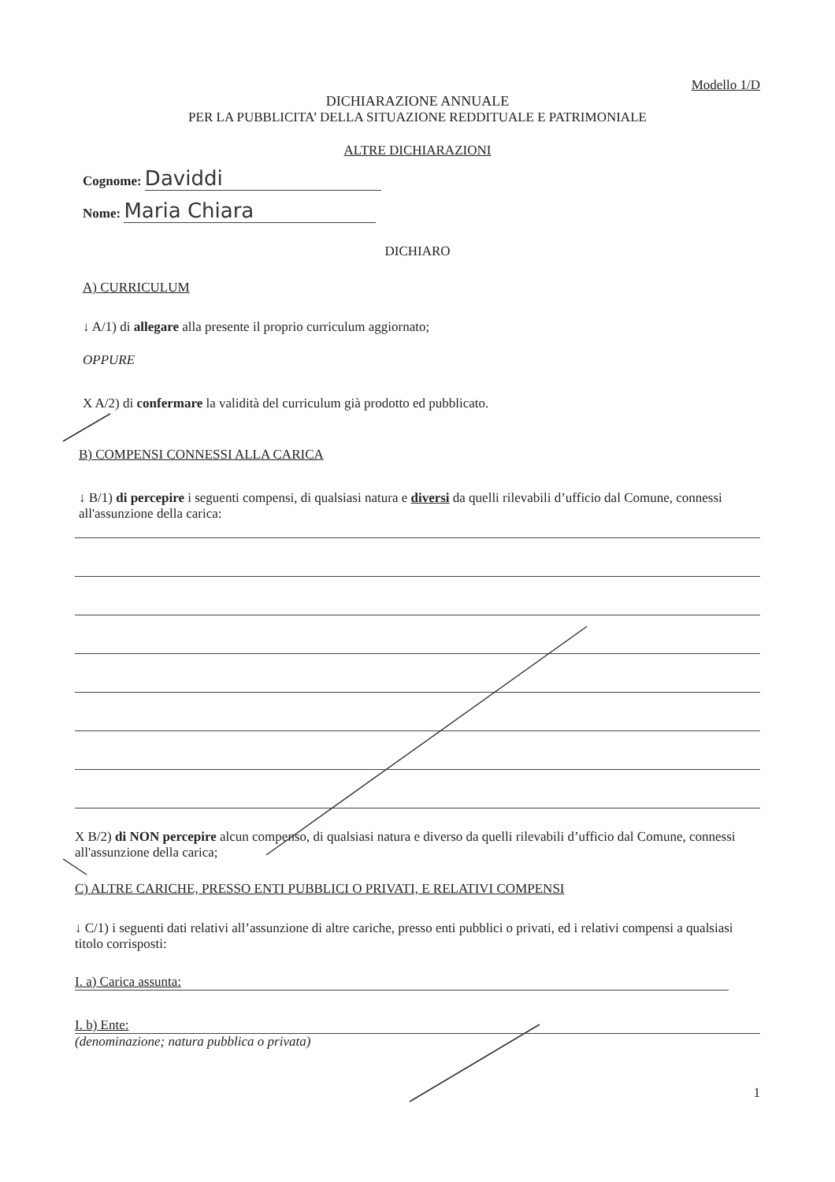Modello 1/D
DICHIARAZIONE ANNUALE
PER LA PUBBLICITA’ DELLA SITUAZIONE REDDITUALE E PATRIMONIALE
ALTRE DICHIARAZIONI
Cognome: Daviddi
Nome: Maria Chiara
DICHIARO
A) CURRICULUM
↓ A/1) di allegare alla presente il proprio curriculum aggiornato;
OPPURE
X A/2) di confermare la validità del curriculum già prodotto ed pubblicato.
B) COMPENSI CONNESSI ALLA CARICA
↓ B/1) di percepire i seguenti compensi, di qualsiasi natura e diversi da quelli rilevabili d’ufficio dal Comune, connessi all'assunzione della carica:
X B/2) di NON percepire alcun compenso, di qualsiasi natura e diverso da quelli rilevabili d’ufficio dal Comune, connessi all'assunzione della carica;
C) ALTRE CARICHE, PRESSO ENTI PUBBLICI O PRIVATI, E RELATIVI COMPENSI
↓ C/1) i seguenti dati relativi all’assunzione di altre cariche, presso enti pubblici o privati, ed i relativi compensi a qualsiasi titolo corrisposti:
I. a) Carica assunta:
I. b) Ente:
(denominazione; natura pubblica o privata)
1